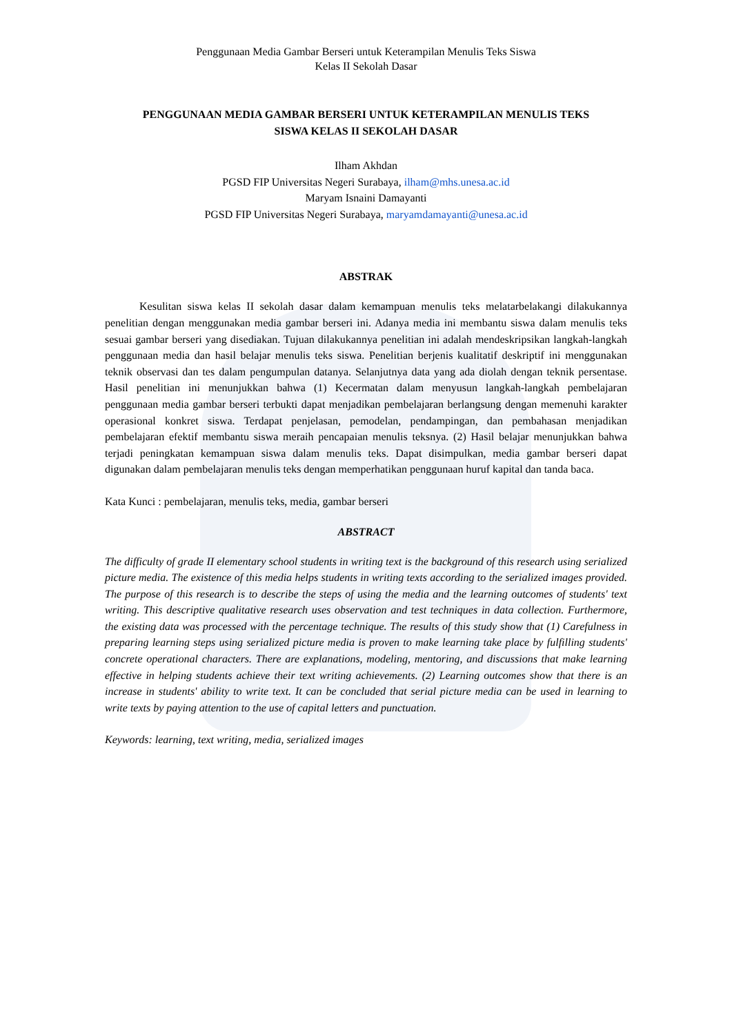Penggunaan Media Gambar Berseri untuk Keterampilan Menulis Teks Siswa
Kelas II Sekolah Dasar
PENGGUNAAN MEDIA GAMBAR BERSERI UNTUK KETERAMPILAN MENULIS TEKS
SISWA KELAS II SEKOLAH DASAR
Ilham Akhdan
PGSD FIP Universitas Negeri Surabaya, ilham@mhs.unesa.ac.id
Maryam Isnaini Damayanti
PGSD FIP Universitas Negeri Surabaya, maryamdamayanti@unesa.ac.id
ABSTRAK
Kesulitan siswa kelas II sekolah dasar dalam kemampuan menulis teks melatarbelakangi dilakukannya penelitian dengan menggunakan media gambar berseri ini. Adanya media ini membantu siswa dalam menulis teks sesuai gambar berseri yang disediakan. Tujuan dilakukannya penelitian ini adalah mendeskripsikan langkah-langkah penggunaan media dan hasil belajar menulis teks siswa. Penelitian berjenis kualitatif deskriptif ini menggunakan teknik observasi dan tes dalam pengumpulan datanya. Selanjutnya data yang ada diolah dengan teknik persentase. Hasil penelitian ini menunjukkan bahwa (1) Kecermatan dalam menyusun langkah-langkah pembelajaran penggunaan media gambar berseri terbukti dapat menjadikan pembelajaran berlangsung dengan memenuhi karakter operasional konkret siswa. Terdapat penjelasan, pemodelan, pendampingan, dan pembahasan menjadikan pembelajaran efektif membantu siswa meraih pencapaian menulis teksnya. (2) Hasil belajar menunjukkan bahwa terjadi peningkatan kemampuan siswa dalam menulis teks. Dapat disimpulkan, media gambar berseri dapat digunakan dalam pembelajaran menulis teks dengan memperhatikan penggunaan huruf kapital dan tanda baca.
Kata Kunci : pembelajaran, menulis teks, media, gambar berseri
ABSTRACT
The difficulty of grade II elementary school students in writing text is the background of this research using serialized picture media. The existence of this media helps students in writing texts according to the serialized images provided. The purpose of this research is to describe the steps of using the media and the learning outcomes of students' text writing. This descriptive qualitative research uses observation and test techniques in data collection. Furthermore, the existing data was processed with the percentage technique. The results of this study show that (1) Carefulness in preparing learning steps using serialized picture media is proven to make learning take place by fulfilling students' concrete operational characters. There are explanations, modeling, mentoring, and discussions that make learning effective in helping students achieve their text writing achievements. (2) Learning outcomes show that there is an increase in students' ability to write text. It can be concluded that serial picture media can be used in learning to write texts by paying attention to the use of capital letters and punctuation.
Keywords: learning, text writing, media, serialized images